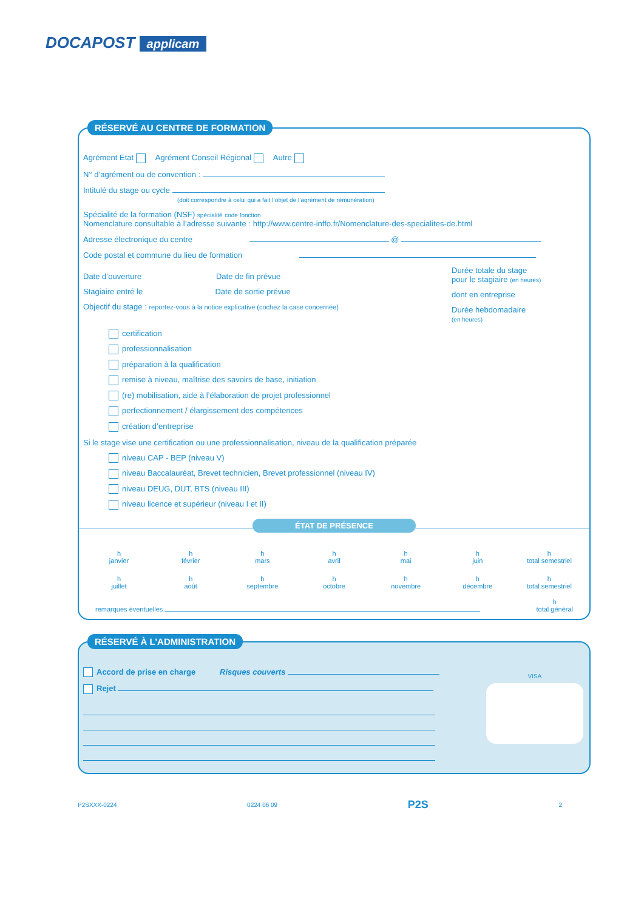DOCAPOST applicam
RÉSERVÉ AU CENTRE DE FORMATION
Agrément Etat Agrément Conseil Régional Autre
N° d’agrément ou de convention :
Intitulé du stage ou cycle
(doit correspondre à celui qui a fait l’objet de l’agrément de rémunération)
Spécialité de la formation (NSF) spécialité code fonction
Nomenclature consultable à l’adresse suivante : http://www.centre-inffo.fr/Nomenclature-des-specialites-de.html
Adresse électronique du centre @
Code postal et commune du lieu de formation
Date d’ouverture Date de fin prévue
Stagiaire entré le Date de sortie prévue
Objectif du stage : reportez-vous à la notice explicative (cochez la case concernée)
Durée totale du stage
pour le stagiaire (en heures)
dont en entreprise
Durée hebdomadaire
(en heures)
certification
professionnalisation
préparation à la qualification
remise à niveau, maîtrise des savoirs de base, initiation
(re) mobilisation, aide à l’élaboration de projet professionnel
perfectionnement / élargissement des compétences
création d’entreprise
Si le stage vise une certification ou une professionnalisation, niveau de la qualification préparée
niveau CAP - BEP (niveau V)
niveau Baccalauréat, Brevet technicien, Brevet professionnel (niveau IV)
niveau DEUG, DUT, BTS (niveau III)
niveau licence et supérieur (niveau I et II)
ÉTAT DE PRÉSENCE
h
janvier
h
février
h
mars
h
avril
h
mai
h
juin
h
total semestriel
h
juillet
h
août
h
septembre
h
octobre
h
novembre
h
décembre
h
total semestriel
remarques éventuelles h
total général
RÉSERVÉ À L’ADMINISTRATION
Accord de prise en charge Risques couverts
Rejet
VISA
P2SXXX-0224 0224 06 09 P2S 2